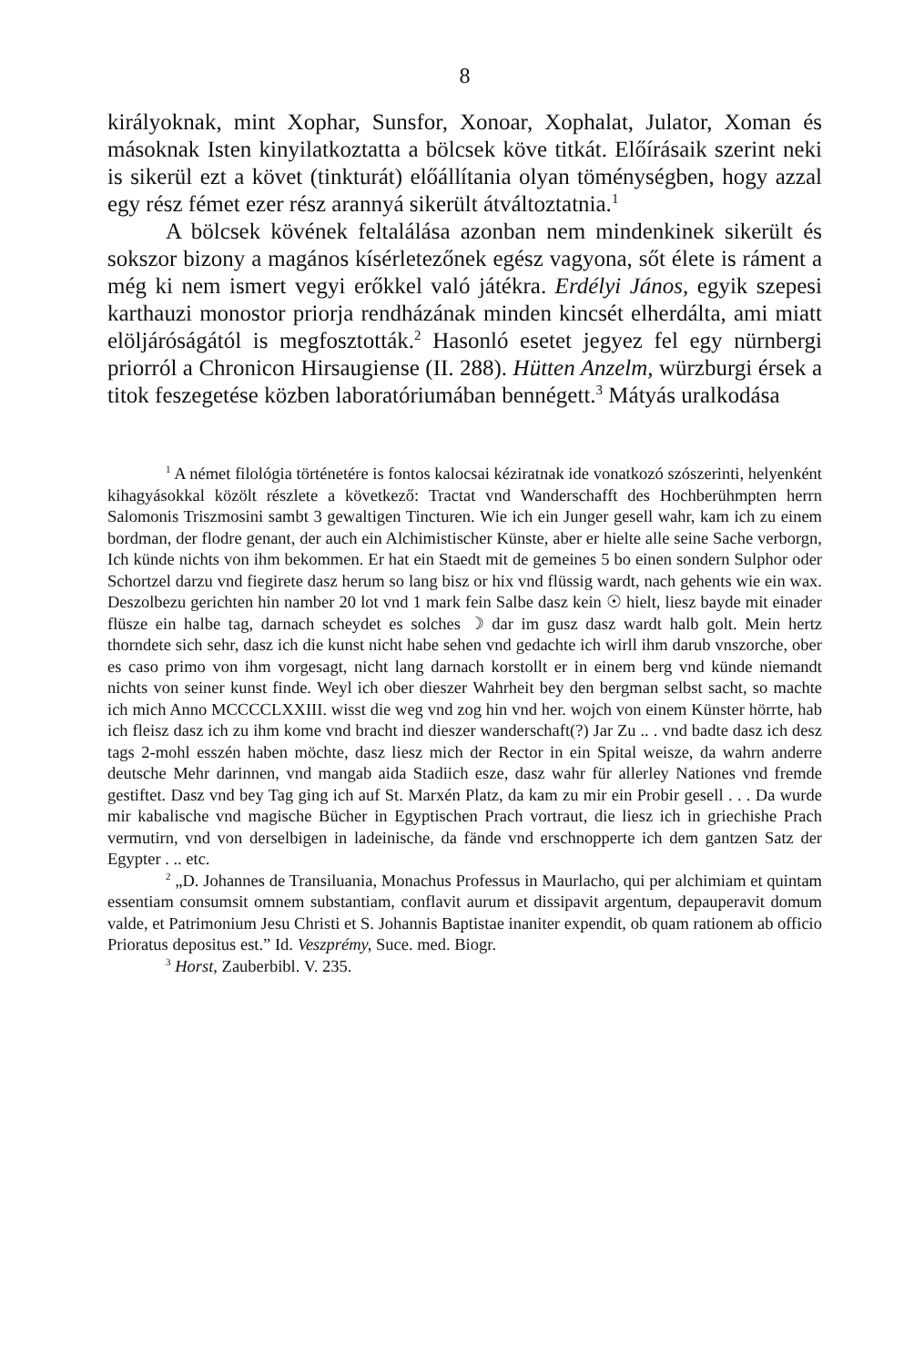8
királyoknak, mint Xophar, Sunsfor, Xonoar, Xophalat, Julator, Xoman és másoknak Isten kinyilatkoztatta a bölcsek köve titkát. Előírásaik szerint neki is sikerül ezt a követ (tinkturát) előállítania olyan töménységben, hogy azzal egy rész fémet ezer rész arannyá sikerült átváltoztatnia.<sup>1</sup>
A bölcsek kövének feltalálása azonban nem mindenkinek sikerült és sokszor bizony a magános kísérletezőnek egész vagyona, sőt élete is rá­ment a még ki nem ismert vegyi erőkkel való játékra. Erdélyi János, egyik szepesi karthauzi monostor priorja rendházának minden kincsét elherdálta, ami miatt elöljáróságától is megfosz­tották.<sup>2</sup> Hasonló esetet jegyez fel egy nürnbergi priorról a Chronicon Hirsaugiense (II. 288). Hütten Anzelm, würzburgi érsek a titok feszegetése közben laboratóriumában bennégett.<sup>3</sup> Mátyás uralkodása
<sup>1</sup> A német filológia történetére is fontos kalocsai kéziratnak ide vonat­kozó szószerinti, helyenként kihagyásokkal közölt részlete a következő: Tractat vnd Wanderschafft des Hochberühmpten herrn Salomonis Triszmosini sambt 3 gewaltigen Tincturen. Wie ich ein Junger gesell wahr, kam ich zu einem bordman, der flodre genant, der auch ein Alchimistischer Künste, aber er hielte alle seine Sache verborgn, Ich künde nichts von ihm bekommen. Er hat ein Staedt mit de gemeines 5 bo einen sondern Sulphor oder Schortzel darzu vnd fiegirete dasz herum so lang bisz or hix vnd flüssig wardt, nach gehents wie ein wax. Deszolbezu gerichten hin namber 20 lot vnd 1 mark fein Salbe dasz kein ☉ hielt, liesz bayde mit einader flüsze ein halbe tag, darnach scheydet es solches ☽ dar im gusz dasz wardt halb golt. Mein hertz thorndete sich sehr, dasz ich die kunst nicht habe sehen vnd gedachte ich wirll ihm darub vnszorche, ober es caso primo von ihm vorgesagt, nicht lang darnach korstollt er in einem berg vnd künde niemandt nichts von seiner kunst finde. Weyl ich ober dieszer Wahrheit bey den bergman selbst sacht, so machte ich mich Anno MCCCCLXXIII. wisst die weg vnd zog hin vnd her. wojch von einem Künster hörrte, hab ich fleisz dasz ich zu ihm kome vnd bracht ind dieszer wanderschaft(?) Jar Zu .. . vnd badte dasz ich desz tags 2-mohl esszén haben möchte, dasz liesz mich der Rector in ein Spital weisze, da wahrn anderre deutsche Mehr darinnen, vnd mangab aida Stadiich esze, dasz wahr für allerley Nationes vnd fremde gestiftet. Dasz vnd bey Tag ging ich auf St. Marxén Platz, da kam zu mir ein Probir gesell . . . Da wurde mir kabalische vnd magische Bücher in Egyptischen Prach vortraut, die liesz ich in griechishe Prach vermutirn, vnd von derselbigen in ladeinische, da fände vnd erschnopperte ich dem gantzen Satz der Egypter . .. etc.
<sup>2</sup> „D. Johannes de Transiluania, Monachus Professus in Maurlacho, qui per alchimiam et quintam essentiam consumsit omnem substantiam, conflavit aurum et dissipavit argentum, depauperavit domum valde, et Patri­monium Jesu Christi et S. Johannis Baptistae inaniter expendit, ob quam rationem ab officio Prioratus depositus est.” Id. Veszprémy, Suce. med. Biogr.
<sup>3</sup> Horst, Zauberbibl. V. 235.